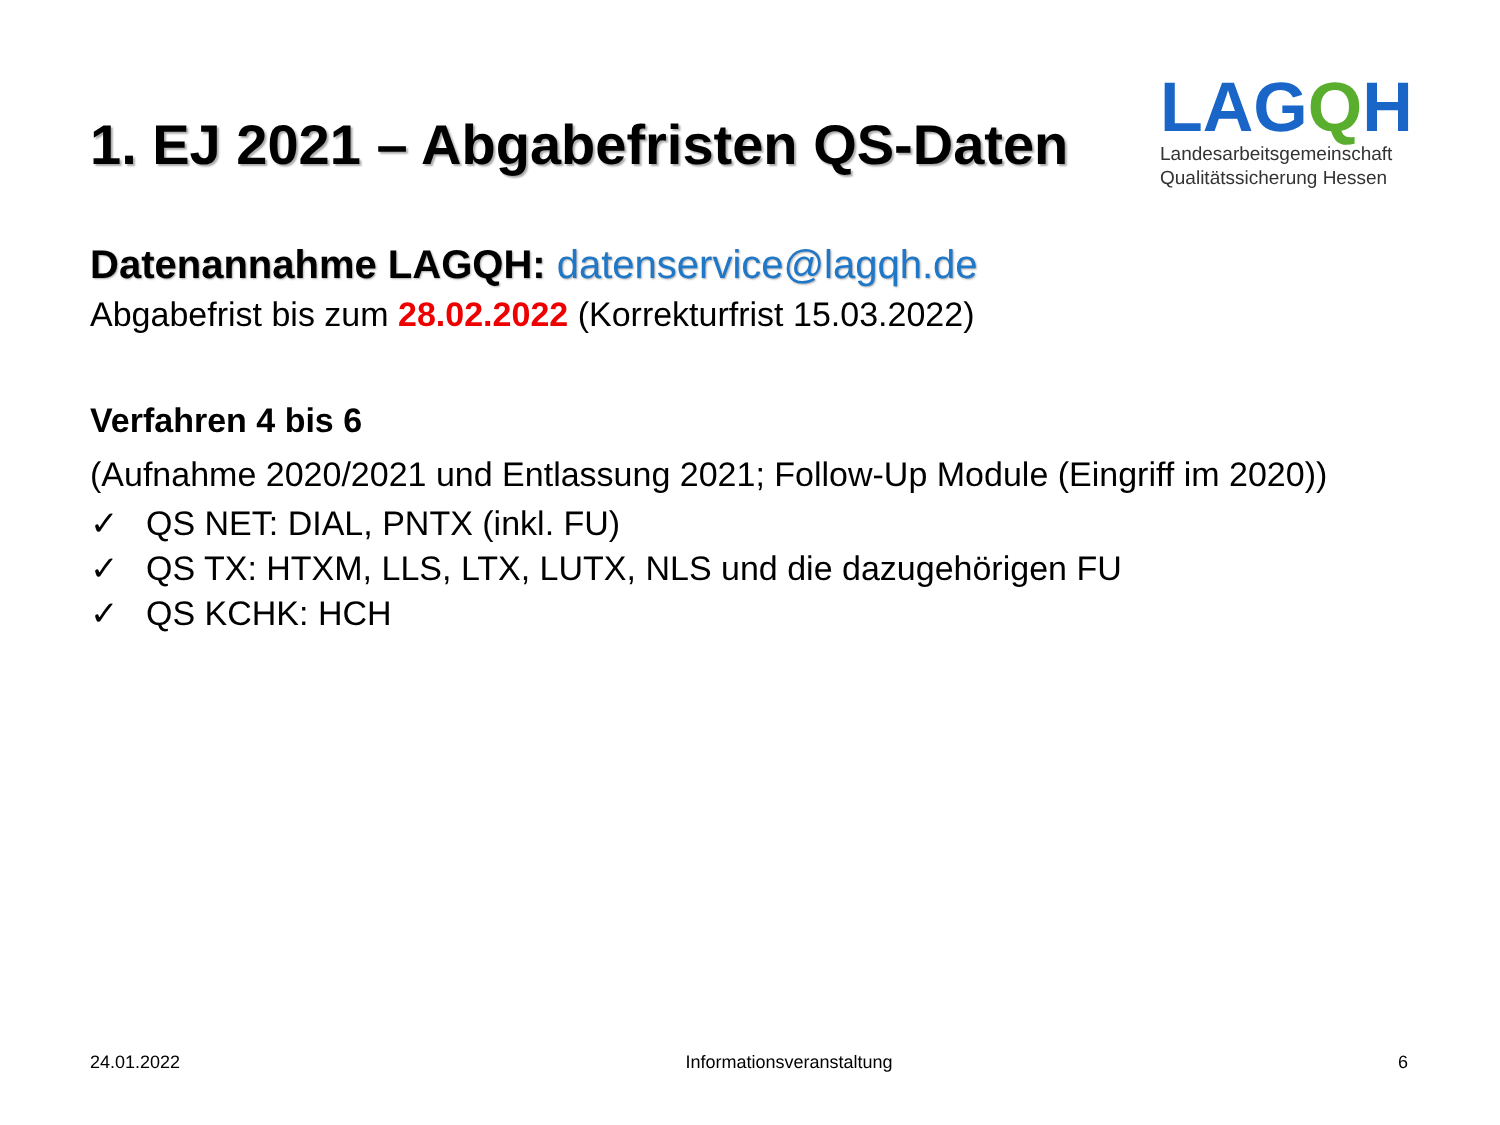1. EJ 2021 – Abgabefristen QS-Daten
LAGQH
Landesarbeitsgemeinschaft
Qualitätssicherung Hessen
Datenannahme LAGQH: datenservice@lagqh.de
Abgabefrist bis zum 28.02.2022 (Korrekturfrist 15.03.2022)
Verfahren 4 bis 6
(Aufnahme 2020/2021 und Entlassung 2021; Follow-Up Module (Eingriff im 2020))
✓ QS NET: DIAL, PNTX (inkl. FU)
✓ QS TX: HTXM, LLS, LTX, LUTX, NLS und die dazugehörigen FU
✓ QS KCHK: HCH
24.01.2022 Informationsveranstaltung 6